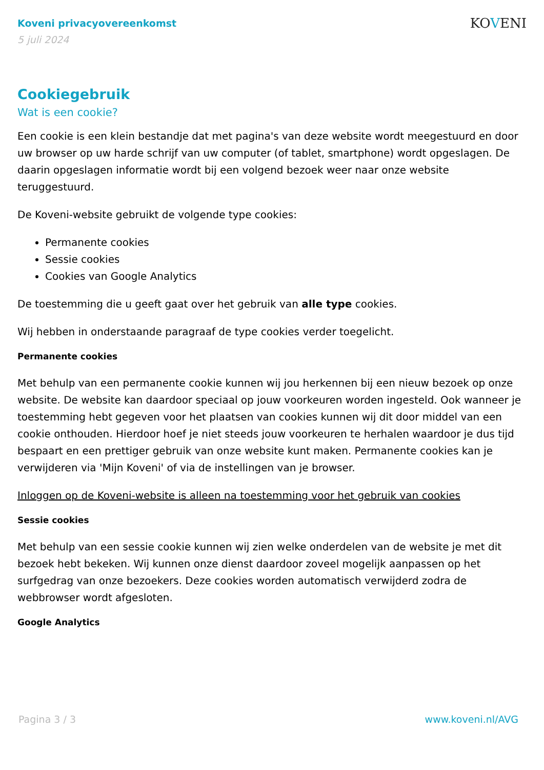Koveni privacyovereenkomst
5 juli 2024
KOVENI
Cookiegebruik
Wat is een cookie?
Een cookie is een klein bestandje dat met pagina's van deze website wordt meegestuurd en door uw browser op uw harde schrijf van uw computer (of tablet, smartphone) wordt opgeslagen. De daarin opgeslagen informatie wordt bij een volgend bezoek weer naar onze website teruggestuurd.
De Koveni-website gebruikt de volgende type cookies:
Permanente cookies
Sessie cookies
Cookies van Google Analytics
De toestemming die u geeft gaat over het gebruik van alle type cookies.
Wij hebben in onderstaande paragraaf de type cookies verder toegelicht.
Permanente cookies
Met behulp van een permanente cookie kunnen wij jou herkennen bij een nieuw bezoek op onze website. De website kan daardoor speciaal op jouw voorkeuren worden ingesteld. Ook wanneer je toestemming hebt gegeven voor het plaatsen van cookies kunnen wij dit door middel van een cookie onthouden. Hierdoor hoef je niet steeds jouw voorkeuren te herhalen waardoor je dus tijd bespaart en een prettiger gebruik van onze website kunt maken. Permanente cookies kan je verwijderen via 'Mijn Koveni' of via de instellingen van je browser.
Inloggen op de Koveni-website is alleen na toestemming voor het gebruik van cookies
Sessie cookies
Met behulp van een sessie cookie kunnen wij zien welke onderdelen van de website je met dit bezoek hebt bekeken. Wij kunnen onze dienst daardoor zoveel mogelijk aanpassen op het surfgedrag van onze bezoekers. Deze cookies worden automatisch verwijderd zodra de webbrowser wordt afgesloten.
Google Analytics
Pagina 3 / 3 www.koveni.nl/AVG